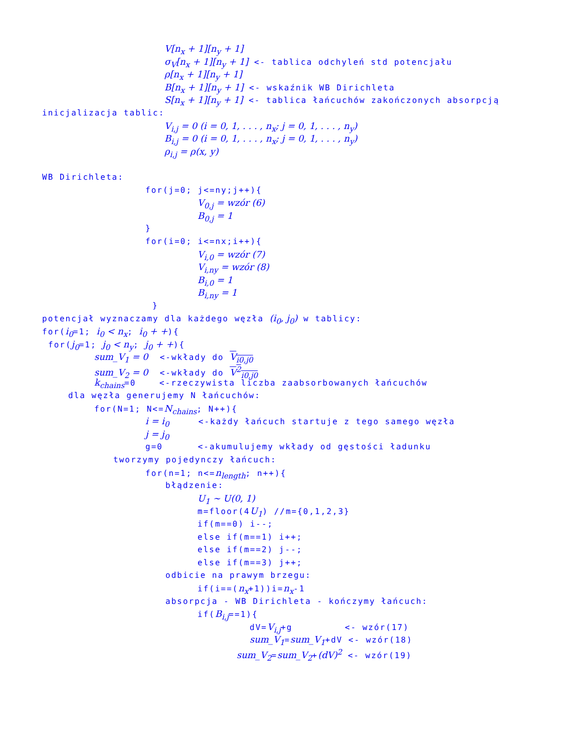V[n<sub>x</sub> + 1][n<sub>y</sub> + 1]
σ<sub>V</sub>[n<sub>x</sub> + 1][n<sub>y</sub> + 1] <- tablica odchyleń std potencjału
ρ[n<sub>x</sub> + 1][n<sub>y</sub> + 1]
B[n<sub>x</sub> + 1][n<sub>y</sub> + 1] <- wskaźnik WB Dirichleta
S[n<sub>x</sub> + 1][n<sub>y</sub> + 1] <- tablica łańcuchów zakończonych absorpcją
inicjalizacja tablic:
V<sub>i,j</sub> = 0 (i = 0, 1, . . . , n<sub>x</sub>; j = 0, 1, . . . , n<sub>y</sub>)
B<sub>i,j</sub> = 0 (i = 0, 1, . . . , n<sub>x</sub>; j = 0, 1, . . . , n<sub>y</sub>)
ρ<sub>i,j</sub> = ρ(x, y)
WB Dirichleta:
for(j=0; j<=ny;j++){
V<sub>0,j</sub> = wzór (6)
B<sub>0,j</sub> = 1
}
for(i=0; i<=nx;i++){
V<sub>i,0</sub> = wzór (7)
V<sub>i,ny</sub> = wzór (8)
B<sub>i,0</sub> = 1
B<sub>i,ny</sub> = 1
}
potencjał wyznaczamy dla każdego węzła (i<sub>0</sub>, j<sub>0</sub>) w tablicy:
for(i<sub>0</sub>=1; i<sub>0</sub> < n<sub>x</sub>; i<sub>0</sub> + +){
for(j<sub>0</sub>=1; j<sub>0</sub> < n<sub>y</sub>; j<sub>0</sub> + +){
sum_V<sub>1</sub> = 0 <-wkłady do V<sub>i0,j0</sub>
sum_V<sub>2</sub> = 0 <-wkłady do V<sup>2</sup><sub>i0,j0</sub>
k<sub>chains</sub>=0 <-rzeczywista liczba zaabsorbowanych łańcuchów
dla węzła generujemy N łańcuchów:
for(N=1; N<=N<sub>chains</sub>; N++){
i = i<sub>0</sub> <-każdy łańcuch startuje z tego samego węzła
j = j<sub>0</sub>
g=0 <-akumulujemy wkłady od gęstości ładunku
tworzymy pojedynczy łańcuch:
for(n=1; n<=n<sub>length</sub>; n++){
błądzenie:
U<sub>1</sub> ∼ U(0, 1)
m=floor(4U<sub>1</sub>) //m={0,1,2,3}
if(m==0) i--;
else if(m==1) i++;
else if(m==2) j--;
else if(m==3) j++;
odbicie na prawym brzegu:
if(i==(n<sub>x</sub>+1))i=n<sub>x</sub>-1
absorpcja - WB Dirichleta - kończymy łańcuch:
if(B<sub>i,j</sub>==1){
dV=V<sub>i,j</sub>+g <- wzór(17)
sum_V<sub>1</sub>=sum_V<sub>1</sub>+dV <- wzór(18)
sum_V<sub>2</sub>=sum_V<sub>2</sub>+(dV)<sup>2</sup> <- wzór(19)